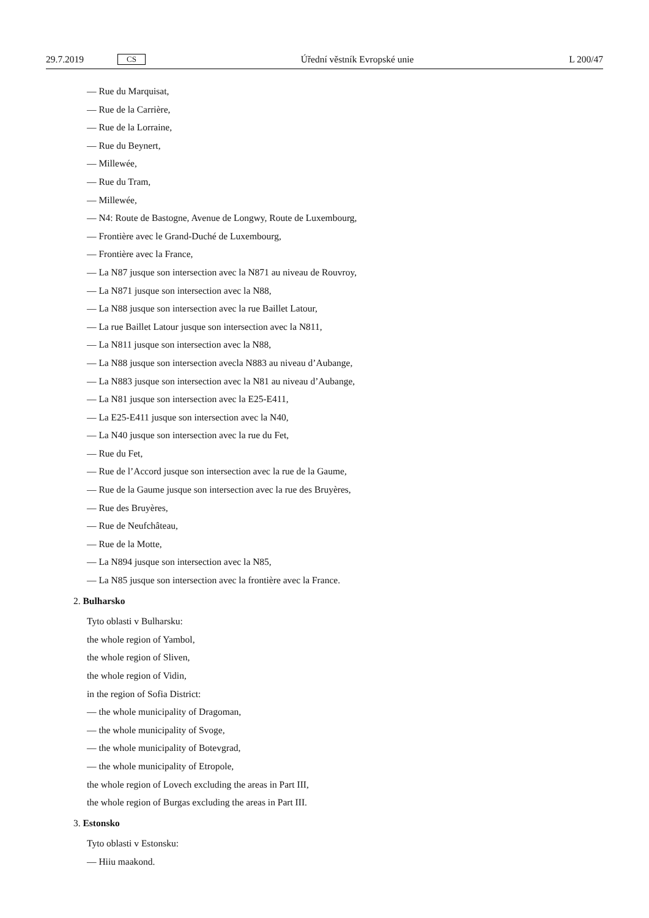29.7.2019 CS Úřední věstník Evropské unie L 200/47
— Rue du Marquisat,
— Rue de la Carrière,
— Rue de la Lorraine,
— Rue du Beynert,
— Millewée,
— Rue du Tram,
— Millewée,
— N4: Route de Bastogne, Avenue de Longwy, Route de Luxembourg,
— Frontière avec le Grand-Duché de Luxembourg,
— Frontière avec la France,
— La N87 jusque son intersection avec la N871 au niveau de Rouvroy,
— La N871 jusque son intersection avec la N88,
— La N88 jusque son intersection avec la rue Baillet Latour,
— La rue Baillet Latour jusque son intersection avec la N811,
— La N811 jusque son intersection avec la N88,
— La N88 jusque son intersection avecla N883 au niveau d’Aubange,
— La N883 jusque son intersection avec la N81 au niveau d’Aubange,
— La N81 jusque son intersection avec la E25-E411,
— La E25-E411 jusque son intersection avec la N40,
— La N40 jusque son intersection avec la rue du Fet,
— Rue du Fet,
— Rue de l’Accord jusque son intersection avec la rue de la Gaume,
— Rue de la Gaume jusque son intersection avec la rue des Bruyères,
— Rue des Bruyères,
— Rue de Neufchâteau,
— Rue de la Motte,
— La N894 jusque son intersection avec la N85,
— La N85 jusque son intersection avec la frontière avec la France.
2. Bulharsko
Tyto oblasti v Bulharsku:
the whole region of Yambol,
the whole region of Sliven,
the whole region of Vidin,
in the region of Sofia District:
— the whole municipality of Dragoman,
— the whole municipality of Svoge,
— the whole municipality of Botevgrad,
— the whole municipality of Etropole,
the whole region of Lovech excluding the areas in Part III,
the whole region of Burgas excluding the areas in Part III.
3. Estonsko
Tyto oblasti v Estonsku:
— Hiiu maakond.